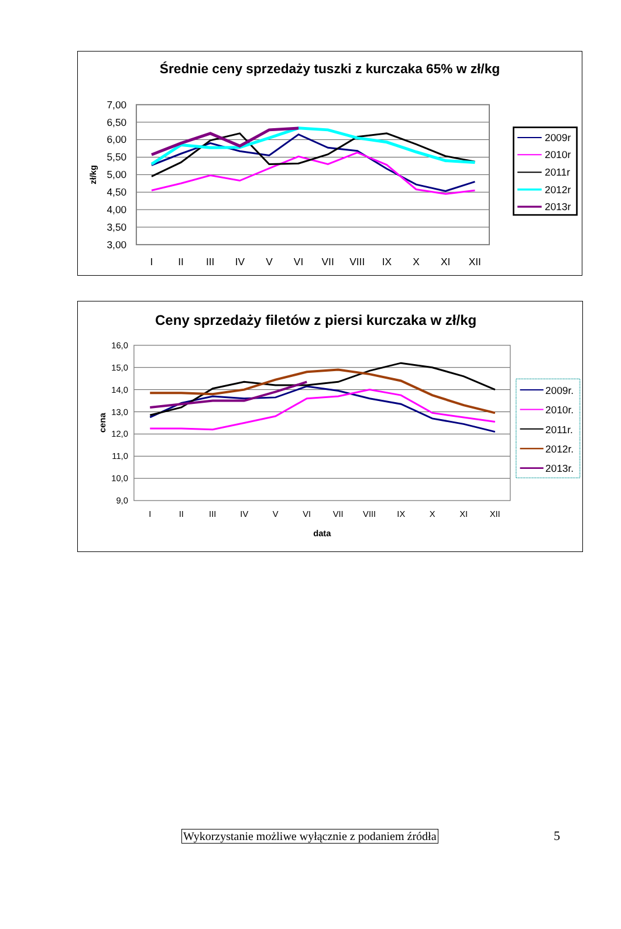Średnie ceny sprzedaży tuszki z kurczaka 65% w zł/kg
7,00
6,50
6,00
5,50
5,00
4,50
4,00
3,50
3,00
zł/kg
I
II
III
IV
V
VI
VII
VIII
IX
X
XI
XII
2009r
2010r
2011r
2012r
2013r
Ceny sprzedaży filetów z piersi kurczaka w zł/kg
16,0
15,0
14,0
13,0
12,0
11,0
10,0
9,0
cena
I
II
III
IV
V
VI
VII
VIII
IX
X
XI
XII
data
2009r.
2010r.
2011r.
2012r.
2013r.
Wykorzystanie możliwe wyłącznie z podaniem źródła 5